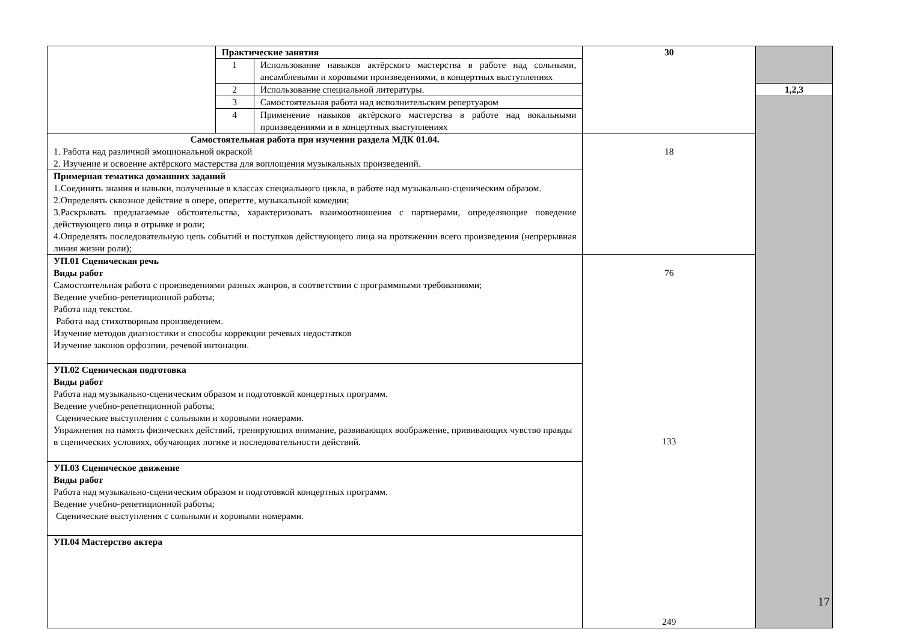| | Практические занятия | | 30 | |
| | 1 | Использование навыков актёрского мастерства в работе над сольными, ансамблевыми и хоровыми произведениями, в концертных выступлениях | | |
| | 2 | Использование специальной литературы. | | 1,2,3 |
| | 3 | Самостоятельная работа над исполнительским репертуаром | | |
| | 4 | Применение навыков актёрского мастерства в работе над вокальными произведениями и в концертных выступлениях | | |
| Самостоятельная работа при изучении раздела МДК 01.04. 1. Работа над различной эмоциональной окраской 2. Изучение и освоение актёрского мастерства для воплощения музыкальных произведений. | | | 18 | |
| Примерная тематика домашних заданий 1.Соединять знания и навыки, полученные в классах специального цикла, в работе над музыкально-сценическим образом. 2.Определять сквозное действие в опере, оперетте, музыкальной комедии; 3.Раскрывать предлагаемые обстоятельства, характеризовать взаимоотношения с партнерами, определяющие поведение действующего лица в отрывке и роли; 4.Определять последовательную цепь событий и поступков действующего лица на протяжении всего произведения (непрерывная линия жизни роли); | | | | |
| УП.01 Сценическая речь Виды работ Самостоятельная работа с произведениями разных жанров, в соответствии с программными требованиями; Ведение учебно-репетиционной работы; Работа над текстом. Работа над стихотворным произведением. Изучение методов диагностики и способы коррекции речевых недостатков Изучение законов орфоэпии, речевой интонации. | | | 76 133 249 | |
| УП.02 Сценическая подготовка Виды работ Работа над музыкально-сценическим образом и подготовкой концертных программ. Ведение учебно-репетиционной работы; Сценические выступления с сольными и хоровыми номерами. Упражнения на память физических действий, тренирующих внимание, развивающих воображение, прививающих чувство правды в сценических условиях, обучающих логике и последовательности действий. | | | | |
| УП.03 Сценическое движение Виды работ Работа над музыкально-сценическим образом и подготовкой концертных программ. Ведение учебно-репетиционной работы; Сценические выступления с сольными и хоровыми номерами. | | | | |
| УП.04 Мастерство актера | | | | |
17